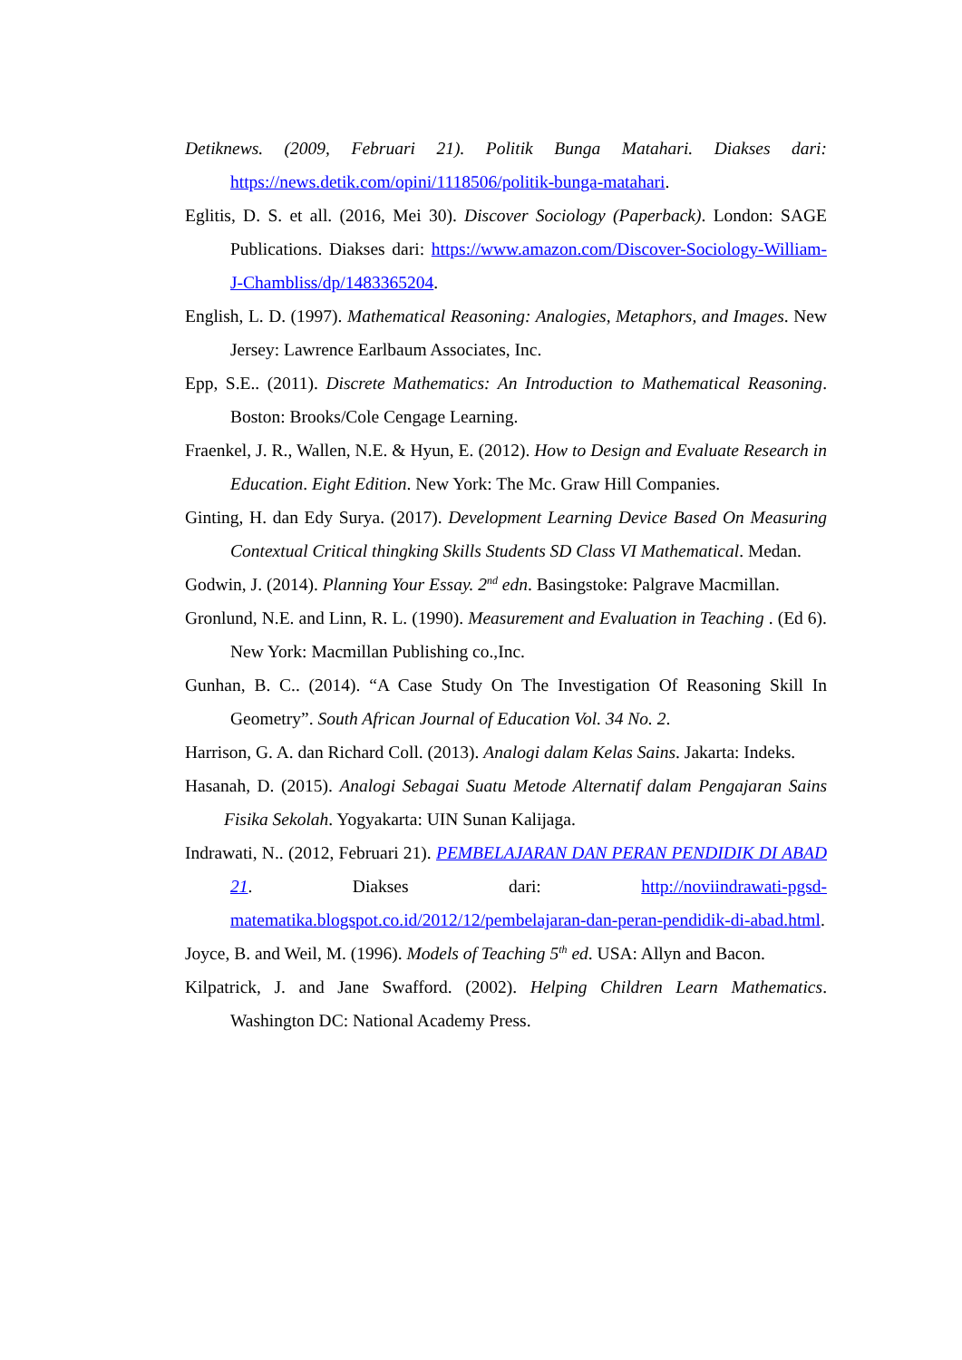Detiknews. (2009, Februari 21). Politik Bunga Matahari. Diakses dari: https://news.detik.com/opini/1118506/politik-bunga-matahari.
Eglitis, D. S. et all. (2016, Mei 30). Discover Sociology (Paperback). London: SAGE Publications. Diakses dari: https://www.amazon.com/Discover-Sociology-William-J-Chambliss/dp/1483365204.
English, L. D. (1997). Mathematical Reasoning: Analogies, Metaphors, and Images. New Jersey: Lawrence Earlbaum Associates, Inc.
Epp, S.E.. (2011). Discrete Mathematics: An Introduction to Mathematical Reasoning. Boston: Brooks/Cole Cengage Learning.
Fraenkel, J. R., Wallen, N.E. & Hyun, E. (2012). How to Design and Evaluate Research in Education. Eight Edition. New York: The Mc. Graw Hill Companies.
Ginting, H. dan Edy Surya. (2017). Development Learning Device Based On Measuring Contextual Critical thingking Skills Students SD Class VI Mathematical. Medan.
Godwin, J. (2014). Planning Your Essay. 2<sup>nd</sup> edn. Basingstoke: Palgrave Macmillan.
Gronlund, N.E. and Linn, R. L. (1990). Measurement and Evaluation in Teaching . (Ed 6). New York: Macmillan Publishing co.,Inc.
Gunhan, B. C.. (2014). “A Case Study On The Investigation Of Reasoning Skill In Geometry”. South African Journal of Education Vol. 34 No. 2.
Harrison, G. A. dan Richard Coll. (2013). Analogi dalam Kelas Sains. Jakarta: Indeks.
Hasanah, D. (2015). Analogi Sebagai Suatu Metode Alternatif dalam Pengajaran Sains Fisika Sekolah. Yogyakarta: UIN Sunan Kalijaga.
Indrawati, N.. (2012, Februari 21). PEMBELAJARAN DAN PERAN PENDIDIK DI ABAD 21. Diakses dari: http://noviindrawati-pgsd-matematika.blogspot.co.id/2012/12/pembelajaran-dan-peran-pendidik-di-abad.html.
Joyce, B. and Weil, M. (1996). Models of Teaching 5<sup>th</sup> ed. USA: Allyn and Bacon.
Kilpatrick, J. and Jane Swafford. (2002). Helping Children Learn Mathematics. Washington DC: National Academy Press.